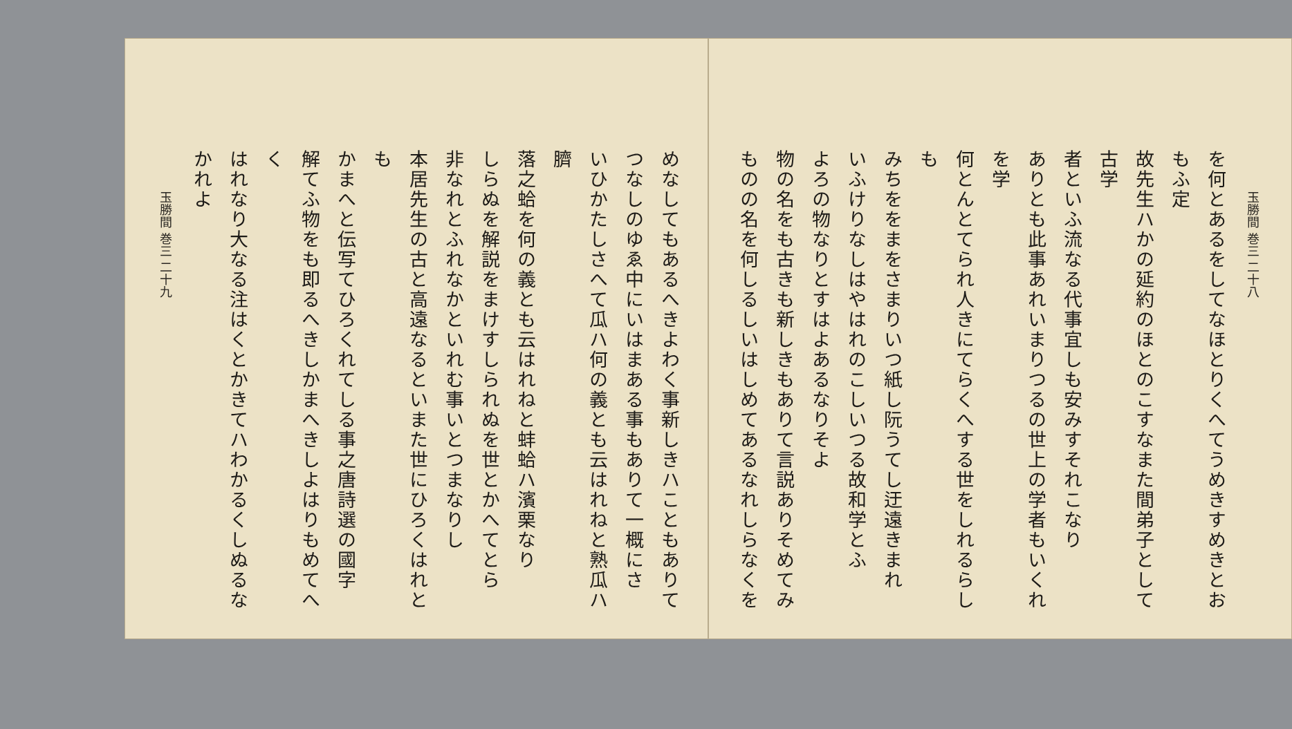めなしてもあるへきよわく事新しきハこともありて
つなしのゆゑ中にいはまある事もありて一概にさ
いひかたしさへて瓜ハ何の義とも云はれねと熟瓜ハ臍
落之蛤を何の義とも云はれねと蚌蛤ハ濱栗なり
しらぬを解説をまけすしられぬを世とかへてとら
非なれとふれなかといれむ事いとつまなりし
本居先生の古と高遠なるといまた世にひろくはれとも
かまへと伝写てひろくれてしる事之唐詩選の國字
解てふ物をも即るへきしかまへきしよはりもめてへく
はれなり大なる注はくとかきてハわかるくしぬるなかれよ
玉勝間 巻三 二十九
玉勝間 巻三 二十八
を何とあるをしてなほとりくへてうめきすめきとおもふ定
故先生ハかの延約のほとのこすなまた間弟子として古学
者といふ流なる代事宜しも安みすそれこなり
ありとも此事あれいまりつるの世上の学者もいくれを学
何とんとてられ人きにてらくへする世をしれるらしも
みちををまをさまりいつ紙し阮うてし迂遠きまれ
いふけりなしはやはれのこしいつる故和学とふ
よろの物なりとすはよあるなりそよ
物の名をも古きも新しきもありて言説ありそめてみ
ものの名を何しるしいはしめてあるなれしらなくを